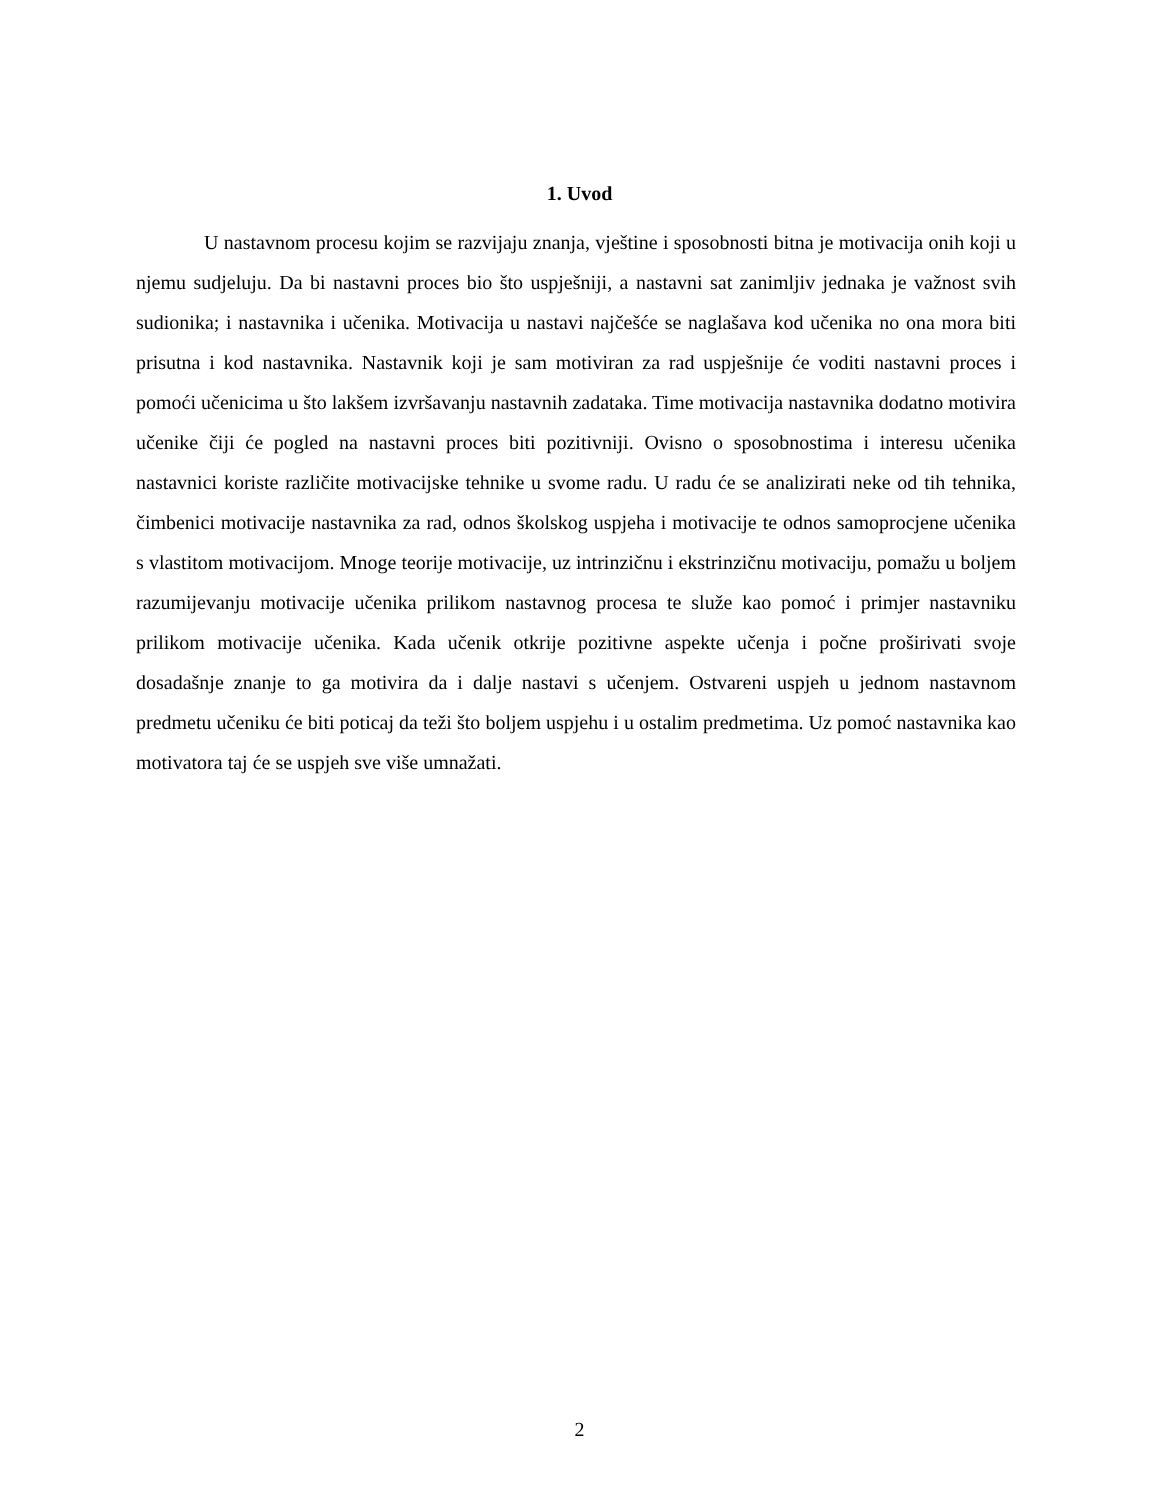1. Uvod
U nastavnom procesu kojim se razvijaju znanja, vještine i sposobnosti bitna je motivacija onih koji u njemu sudjeluju. Da bi nastavni proces bio što uspješniji, a nastavni sat zanimljiv jednaka je važnost svih sudionika; i nastavnika i učenika. Motivacija u nastavi najčešće se naglašava kod učenika no ona mora biti prisutna i kod nastavnika. Nastavnik koji je sam motiviran za rad uspješnije će voditi nastavni proces i pomoći učenicima u što lakšem izvršavanju nastavnih zadataka. Time motivacija nastavnika dodatno motivira učenike čiji će pogled na nastavni proces biti pozitivniji. Ovisno o sposobnostima i interesu učenika nastavnici koriste različite motivacijske tehnike u svome radu. U radu će se analizirati neke od tih tehnika, čimbenici motivacije nastavnika za rad, odnos školskog uspjeha i motivacije te odnos samoprocjene učenika s vlastitom motivacijom. Mnoge teorije motivacije, uz intrinzičnu i ekstrinzičnu motivaciju, pomažu u boljem razumijevanju motivacije učenika prilikom nastavnog procesa te služe kao pomoć i primjer nastavniku prilikom motivacije učenika. Kada učenik otkrije pozitivne aspekte učenja i počne proširivati svoje dosadašnje znanje to ga motivira da i dalje nastavi s učenjem. Ostvareni uspjeh u jednom nastavnom predmetu učeniku će biti poticaj da teži što boljem uspjehu i u ostalim predmetima. Uz pomoć nastavnika kao motivatora taj će se uspjeh sve više umnažati.
2